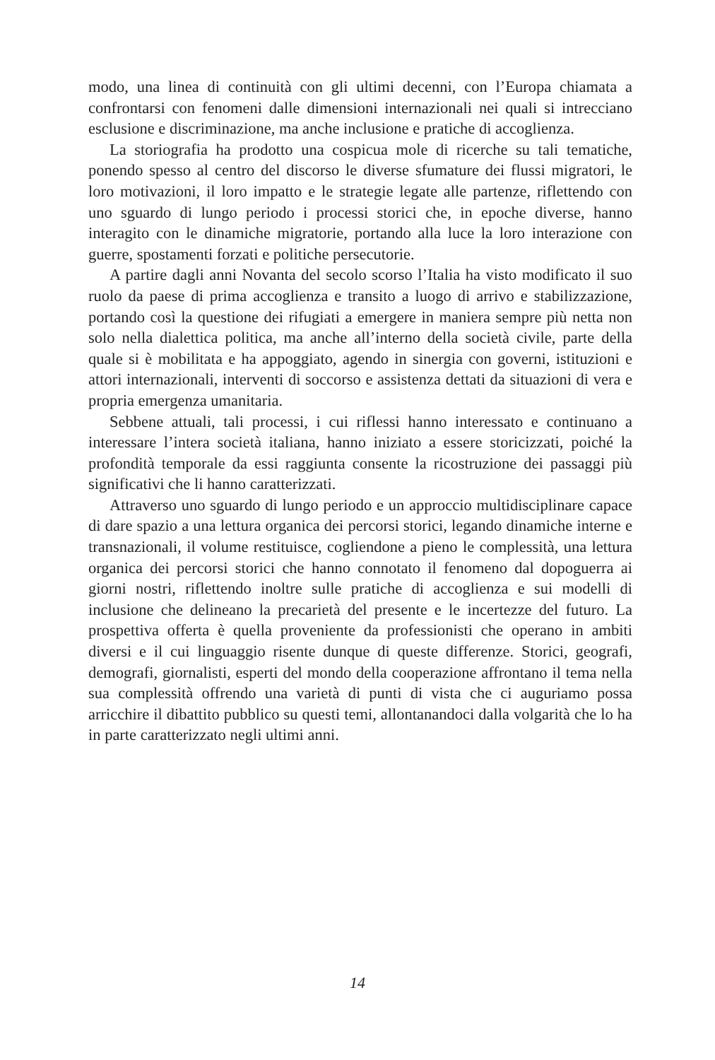modo, una linea di continuità con gli ultimi decenni, con l’Europa chiamata a confrontarsi con fenomeni dalle dimensioni internazionali nei quali si intrecciano esclusione e discriminazione, ma anche inclusione e pratiche di accoglienza.
La storiografia ha prodotto una cospicua mole di ricerche su tali tematiche, ponendo spesso al centro del discorso le diverse sfumature dei flussi migratori, le loro motivazioni, il loro impatto e le strategie legate alle partenze, riflettendo con uno sguardo di lungo periodo i processi storici che, in epoche diverse, hanno interagito con le dinamiche migratorie, portando alla luce la loro interazione con guerre, spostamenti forzati e politiche persecutorie.
A partire dagli anni Novanta del secolo scorso l’Italia ha visto modificato il suo ruolo da paese di prima accoglienza e transito a luogo di arrivo e stabilizzazione, portando così la questione dei rifugiati a emergere in maniera sempre più netta non solo nella dialettica politica, ma anche all’interno della società civile, parte della quale si è mobilitata e ha appoggiato, agendo in sinergia con governi, istituzioni e attori internazionali, interventi di soccorso e assistenza dettati da situazioni di vera e propria emergenza umanitaria.
Sebbene attuali, tali processi, i cui riflessi hanno interessato e continuano a interessare l’intera società italiana, hanno iniziato a essere storicizzati, poiché la profondità temporale da essi raggiunta consente la ricostruzione dei passaggi più significativi che li hanno caratterizzati.
Attraverso uno sguardo di lungo periodo e un approccio multidisciplinare capace di dare spazio a una lettura organica dei percorsi storici, legando dinamiche interne e transnazionali, il volume restituisce, cogliendone a pieno le complessità, una lettura organica dei percorsi storici che hanno connotato il fenomeno dal dopoguerra ai giorni nostri, riflettendo inoltre sulle pratiche di accoglienza e sui modelli di inclusione che delineano la precarietà del presente e le incertezze del futuro. La prospettiva offerta è quella proveniente da professionisti che operano in ambiti diversi e il cui linguaggio risente dunque di queste differenze. Storici, geografi, demografi, giornalisti, esperti del mondo della cooperazione affrontano il tema nella sua complessità offrendo una varietà di punti di vista che ci auguriamo possa arricchire il dibattito pubblico su questi temi, allontanandoci dalla volgarità che lo ha in parte caratterizzato negli ultimi anni.
14